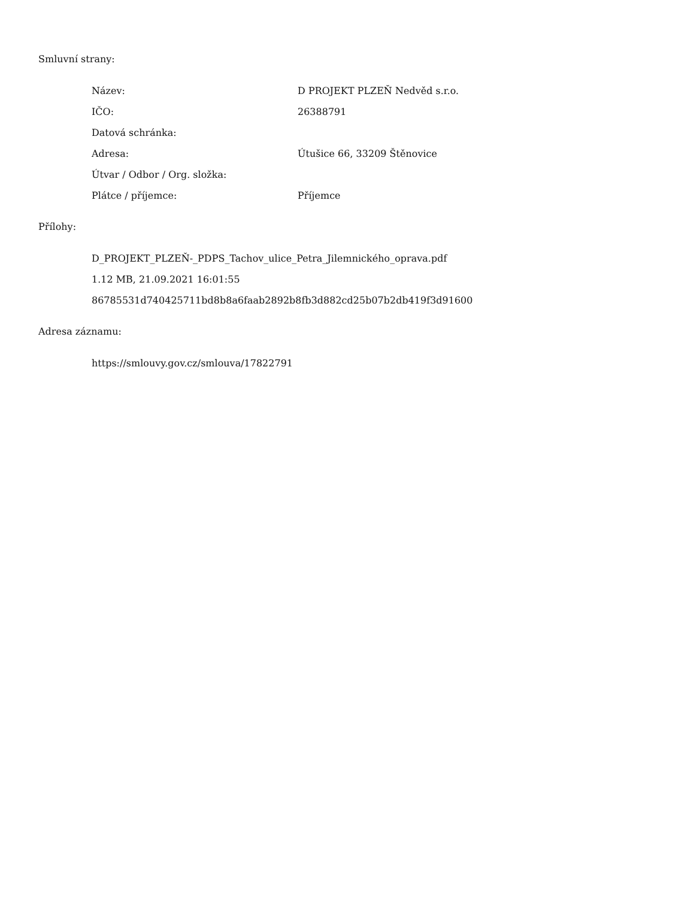Smluvní strany:
| Název: | D PROJEKT PLZEŇ Nedvěd s.r.o. |
| IČO: | 26388791 |
| Datová schránka: | |
| Adresa: | Útušice 66, 33209 Štěnovice |
| Útvar / Odbor / Org. složka: | |
| Plátce / příjemce: | Příjemce |
Přílohy:
D_PROJEKT_PLZEŇ-_PDPS_Tachov_ulice_Petra_Jilemnického_oprava.pdf
1.12 MB, 21.09.2021 16:01:55
86785531d740425711bd8b8a6faab2892b8fb3d882cd25b07b2db419f3d91600
Adresa záznamu:
https://smlouvy.gov.cz/smlouva/17822791